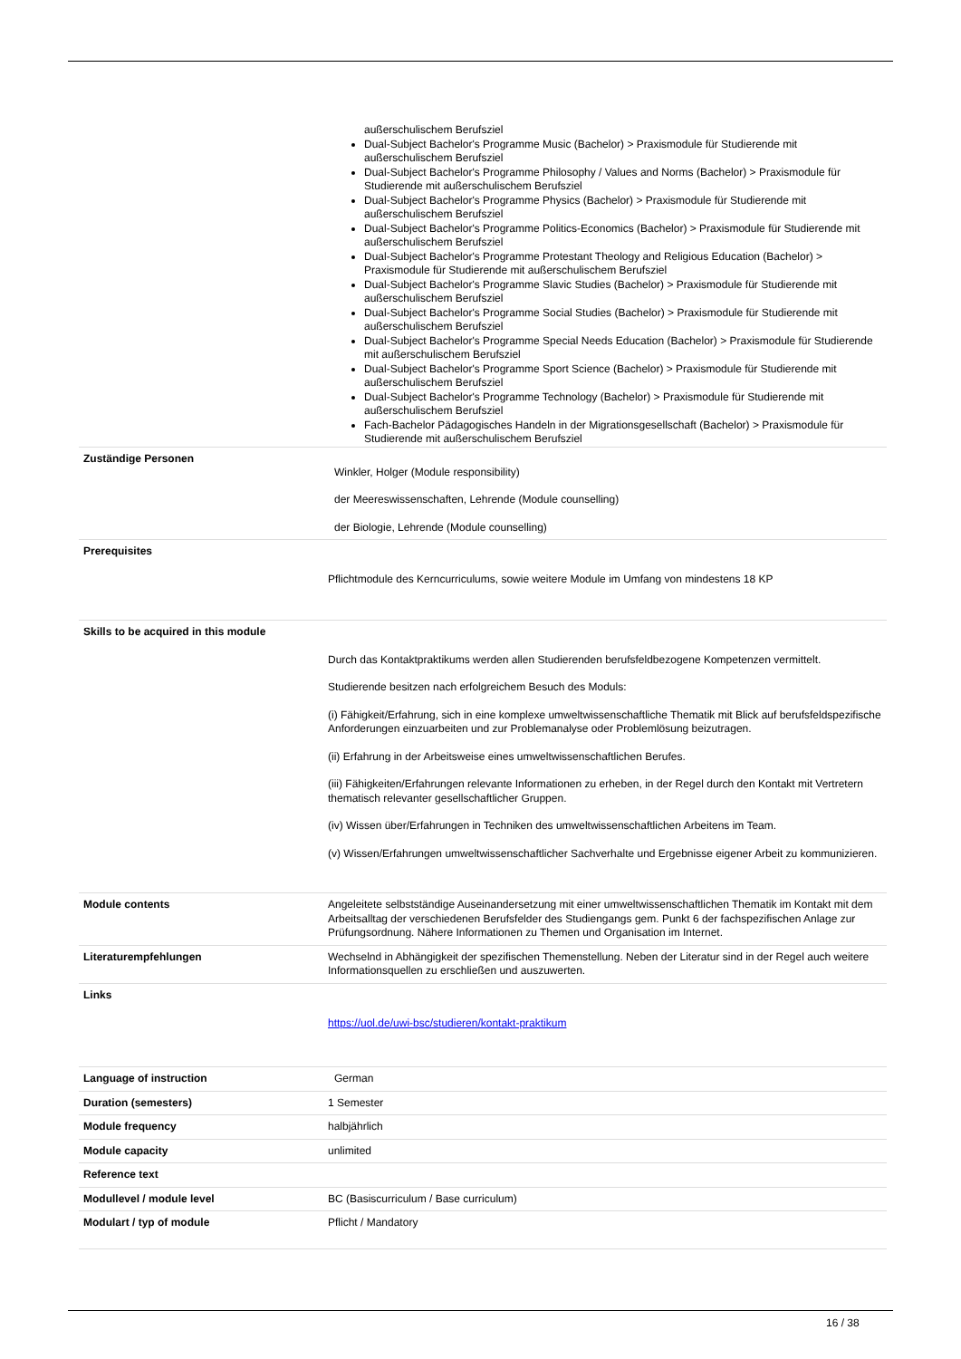außerschulischem Berufsziel
Dual-Subject Bachelor's Programme Music (Bachelor) > Praxismodule für Studierende mit außerschulischem Berufsziel
Dual-Subject Bachelor's Programme Philosophy / Values and Norms (Bachelor) > Praxismodule für Studierende mit außerschulischem Berufsziel
Dual-Subject Bachelor's Programme Physics (Bachelor) > Praxismodule für Studierende mit außerschulischem Berufsziel
Dual-Subject Bachelor's Programme Politics-Economics (Bachelor) > Praxismodule für Studierende mit außerschulischem Berufsziel
Dual-Subject Bachelor's Programme Protestant Theology and Religious Education (Bachelor) > Praxismodule für Studierende mit außerschulischem Berufsziel
Dual-Subject Bachelor's Programme Slavic Studies (Bachelor) > Praxismodule für Studierende mit außerschulischem Berufsziel
Dual-Subject Bachelor's Programme Social Studies (Bachelor) > Praxismodule für Studierende mit außerschulischem Berufsziel
Dual-Subject Bachelor's Programme Special Needs Education (Bachelor) > Praxismodule für Studierende mit außerschulischem Berufsziel
Dual-Subject Bachelor's Programme Sport Science (Bachelor) > Praxismodule für Studierende mit außerschulischem Berufsziel
Dual-Subject Bachelor's Programme Technology (Bachelor) > Praxismodule für Studierende mit außerschulischem Berufsziel
Fach-Bachelor Pädagogisches Handeln in der Migrationsgesellschaft (Bachelor) > Praxismodule für Studierende mit außerschulischem Berufsziel
| Zuständige Personen | Winkler, Holger (Module responsibility) der Meereswissenschaften, Lehrende (Module counselling) der Biologie, Lehrende (Module counselling) |
| Prerequisites | Pflichtmodule des Kerncurriculums, sowie weitere Module im Umfang von mindestens 18 KP |
| Skills to be acquired in this module | Durch das Kontaktpraktikums werden allen Studierenden berufsfeldbezogene Kompetenzen vermittelt. Studierende besitzen nach erfolgreichem Besuch des Moduls: (i) Fähigkeit/Erfahrung, sich in eine komplexe umweltwissenschaftliche Thematik mit Blick auf berufsfeldspezifische Anforderungen einzuarbeiten und zur Problemanalyse oder Problemlösung beizutragen. (ii) Erfahrung in der Arbeitsweise eines umweltwissenschaftlichen Berufes. (iii) Fähigkeiten/Erfahrungen relevante Informationen zu erheben, in der Regel durch den Kontakt mit Vertretern thematisch relevanter gesellschaftlicher Gruppen. (iv) Wissen über/Erfahrungen in Techniken des umweltwissenschaftlichen Arbeitens im Team. (v) Wissen/Erfahrungen umweltwissenschaftlicher Sachverhalte und Ergebnisse eigener Arbeit zu kommunizieren. |
| Module contents | Angeleitete selbstständige Auseinandersetzung mit einer umweltwissenschaftlichen Thematik im Kontakt mit dem Arbeitsalltag der verschiedenen Berufsfelder des Studiengangs gem. Punkt 6 der fachspezifischen Anlage zur Prüfungsordnung. Nähere Informationen zu Themen und Organisation im Internet. |
| Literaturempfehlungen | Wechselnd in Abhängigkeit der spezifischen Themenstellung. Neben der Literatur sind in der Regel auch weitere Informationsquellen zu erschließen und auszuwerten. |
| Links | https://uol.de/uwi-bsc/studieren/kontakt-praktikum |
| Language of instruction | German |
| Duration (semesters) | 1 Semester |
| Module frequency | halbjährlich |
| Module capacity | unlimited |
| Reference text | |
| Modullevel / module level | BC (Basiscurriculum / Base curriculum) |
| Modulart / typ of module | Pflicht / Mandatory |
16 / 38